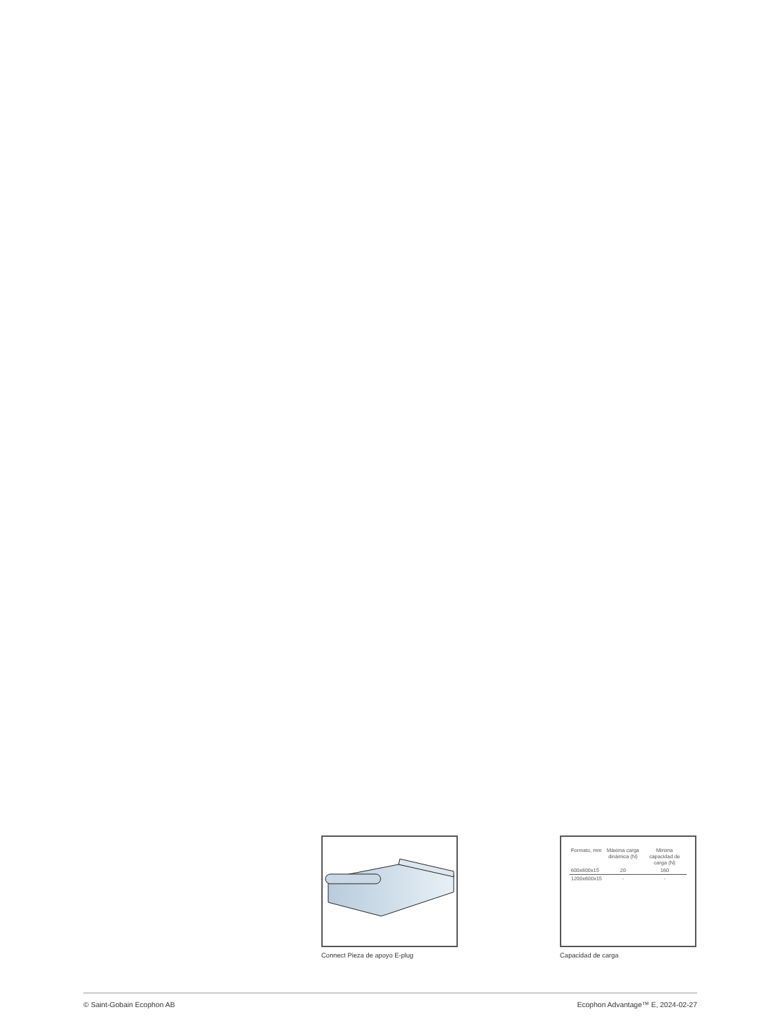Connect Pieza de apoyo E-plug
| Formato, mm | Máxima carga dinámica (N) | Minima capacidad de carga (N) |
| --- | --- | --- |
| 600x600x15 | 20 | 160 |
| 1200x600x15 | - | - |
Capacidad de carga
© Saint-Gobain Ecophon AB Ecophon Advantage™ E, 2024-02-27